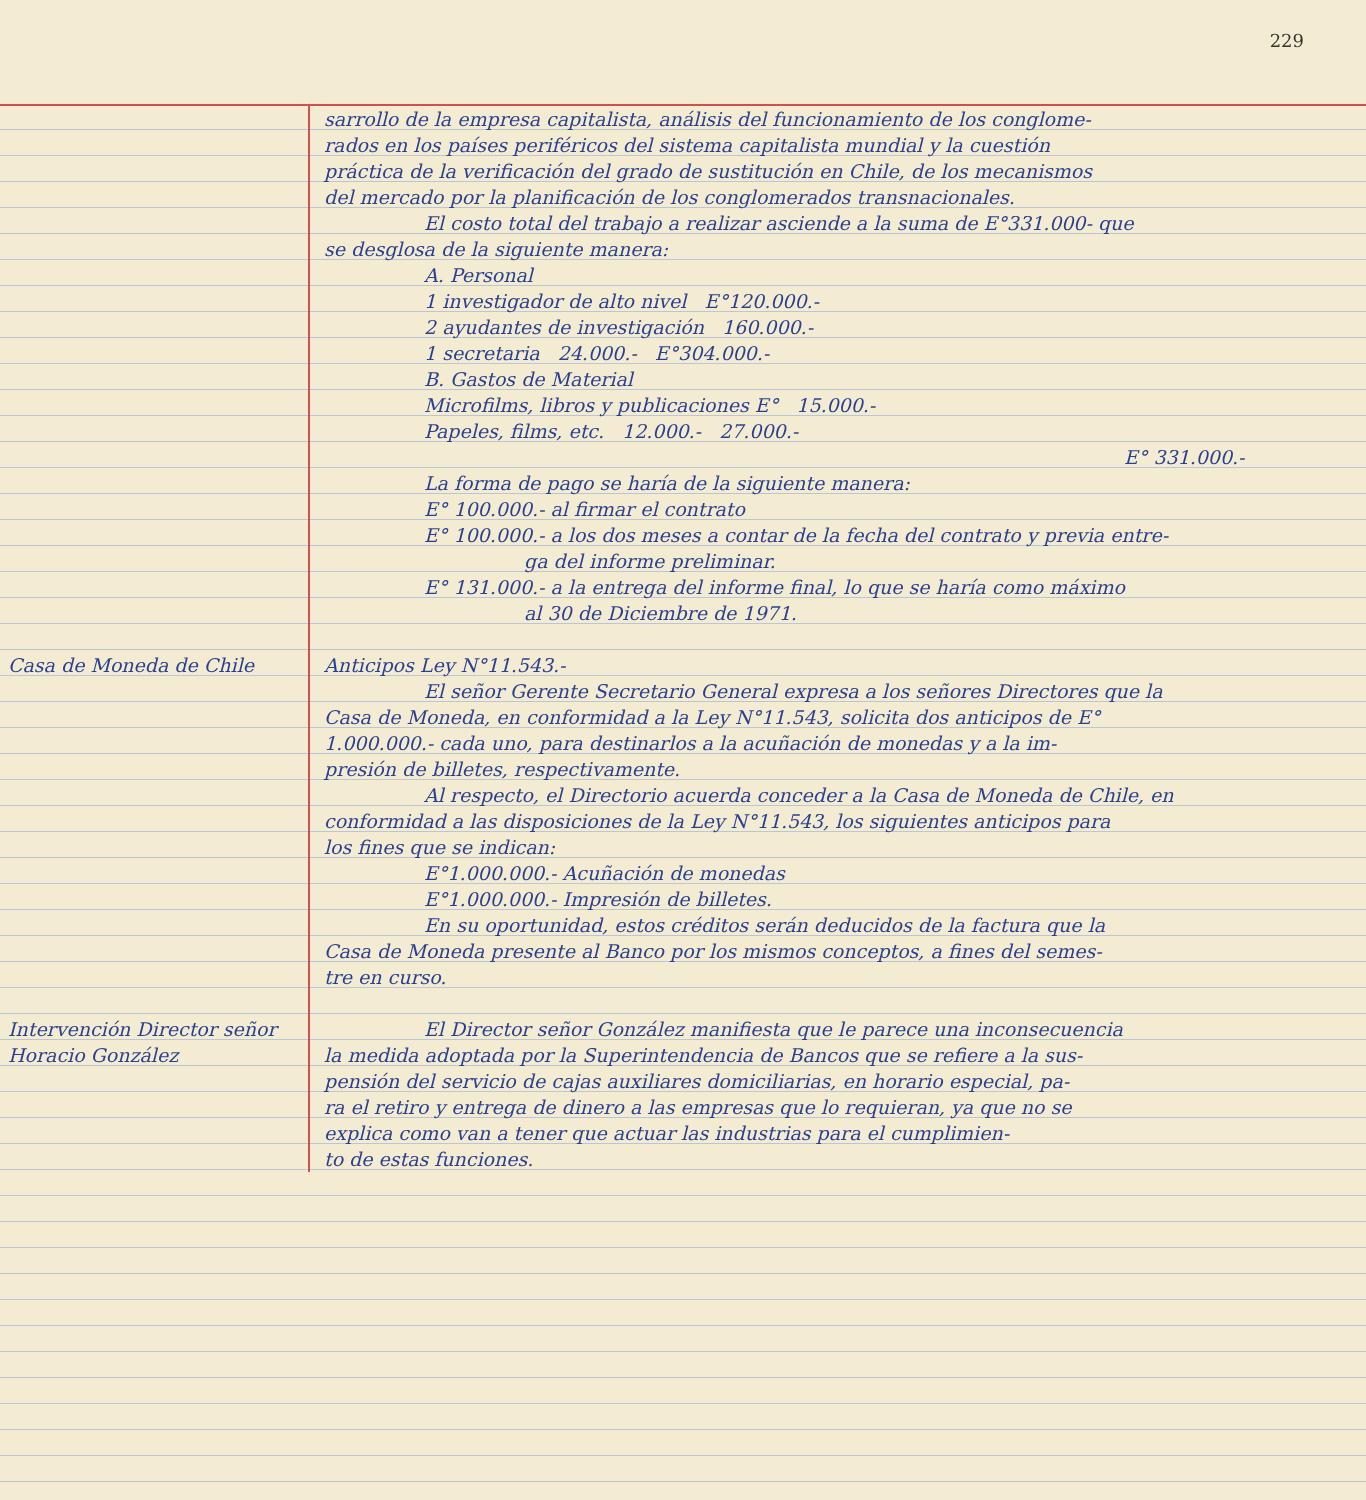229
sarrollo de la empresa capitalista, análisis del funcionamiento de los conglome-
rados en los países periféricos del sistema capitalista mundial y la cuestión
práctica de la verificación del grado de sustitución en Chile, de los mecanismos
del mercado por la planificación de los conglomerados transnacionales.
El costo total del trabajo a realizar asciende a la suma de E°331.000- que
se desglosa de la siguiente manera:
A. Personal
1 investigador de alto nivel E°120.000.-
2 ayudantes de investigación 160.000.-
1 secretaria 24.000.- E°304.000.-
B. Gastos de Material
Microfilms, libros y publicaciones E° 15.000.-
Papeles, films, etc. 12.000.- 27.000.-
E° 331.000.-
La forma de pago se haría de la siguiente manera:
E° 100.000.- al firmar el contrato
E° 100.000.- a los dos meses a contar de la fecha del contrato y previa entre-
ga del informe preliminar.
E° 131.000.- a la entrega del informe final, lo que se haría como máximo
al 30 de Diciembre de 1971.
Casa de Moneda de Chile Anticipos Ley N°11.543.-
El señor Gerente Secretario General expresa a los señores Directores que la
Casa de Moneda, en conformidad a la Ley N°11.543, solicita dos anticipos de E°
1.000.000.- cada uno, para destinarlos a la acuñación de monedas y a la im-
presión de billetes, respectivamente.
Al respecto, el Directorio acuerda conceder a la Casa de Moneda de Chile, en
conformidad a las disposiciones de la Ley N°11.543, los siguientes anticipos para
los fines que se indican:
E°1.000.000.- Acuñación de monedas
E°1.000.000.- Impresión de billetes.
En su oportunidad, estos créditos serán deducidos de la factura que la
Casa de Moneda presente al Banco por los mismos conceptos, a fines del semes-
tre en curso.
Intervención Director señor Horacio González
El Director señor González manifiesta que le parece una inconsecuencia
la medida adoptada por la Superintendencia de Bancos que se refiere a la sus-
pensión del servicio de cajas auxiliares domiciliarias, en horario especial, pa-
ra el retiro y entrega de dinero a las empresas que lo requieran, ya que no se
explica como van a tener que actuar las industrias para el cumplimien-
to de estas funciones.